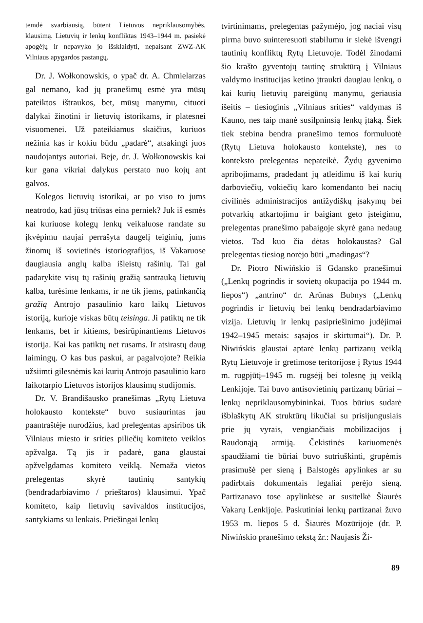temdė svarbiausią, būtent Lietuvos nepriklausomybės, klausimą. Lietuvių ir lenkų konfliktas 1943–1944 m. pasiekė apogėjų ir nepavyko jo išsklaidyti, nepaisant ZWZ-AK Vilniaus apygardos pastangų.
Dr. J. Wołkonowskis, o ypač dr. A. Chmielarzas gal nemano, kad jų pranešimų esmė yra mūsų pateiktos ištraukos, bet, mūsų manymu, cituoti dalykai žinotini ir lietuvių istorikams, ir platesnei visuomenei. Už pateikiamus skaičius, kuriuos nežinia kas ir kokiu būdu „padarė“, atsakingi juos naudojantys autoriai. Beje, dr. J. Wołkonowskis kai kur gana vikriai dalykus perstato nuo kojų ant galvos.
Kolegos lietuvių istorikai, ar po viso to jums neatrodo, kad jūsų triūsas eina perniek? Juk iš esmės kai kuriuose kolegų lenkų veikaluose randate su įkvėpimu naujai perrašyta daugelį teiginių, jums žinomų iš sovietinės istoriografijos, iš Vakaruose daugiausia anglų kalba išleistų rašinių. Tai gal padarykite visų tų rašinių gražią santrauką lietuvių kalba, turėsime lenkams, ir ne tik jiems, patinkančią gražią Antrojo pasaulinio karo laikų Lietuvos istoriją, kurioje viskas būtų teisinga. Ji patiktų ne tik lenkams, bet ir kitiems, besirūpinantiems Lietuvos istorija. Kai kas patiktų net rusams. Ir atsirastų daug laimingų. O kas bus paskui, ar pagalvojote? Reikia užsiimti gilesnėmis kai kurių Antrojo pasaulinio karo laikotarpio Lietuvos istorijos klausimų studijomis.
Dr. V. Brandišausko pranešimas „Rytų Lietuva holokausto kontekste“ buvo susiaurintas jau paantraštėje nurodžius, kad prelegentas apsiribos tik Vilniaus miesto ir srities piliečių komiteto veiklos apžvalga. Tą jis ir padarė, gana glaustai apžvelgdamas komiteto veiklą. Nemaža vietos prelegentas skyrė tautinių santykių (bendradarbiavimo / prieštaros) klausimui. Ypač komiteto, kaip lietuvių savivaldos institucijos, santykiams su lenkais. Priešingai lenkų
tvirtinimams, prelegentas pažymėjo, jog naciai visų pirma buvo suinteresuoti stabilumu ir siekė išvengti tautinių konfliktų Rytų Lietuvoje. Todėl žinodami šio krašto gyventojų tautinę struktūrą į Vilniaus valdymo institucijas ketino įtraukti daugiau lenkų, o kai kurių lietuvių pareigūnų manymu, geriausia išeitis – tiesioginis „Vilniaus srities“ valdymas iš Kauno, nes taip manė susilpninsią lenkų įtaką. Šiek tiek stebina bendra pranešimo temos formuluotė (Rytų Lietuva holokausto kontekste), nes to konteksto prelegentas nepateikė. Žydų gyvenimo apribojimams, pradedant jų atleidimu iš kai kurių darboviečių, vokiečių karo komendanto bei nacių civilinės administracijos antižydiškų įsakymų bei potvarkių atkartojimu ir baigiant geto įsteigimu, prelegentas pranešimo pabaigoje skyrė gana nedaug vietos. Tad kuo čia dėtas holokaustas? Gal prelegentas tiesiog norėjo būti „madingas“?
Dr. Piotro Niwińskio iš Gdansko pranešimui („Lenkų pogrindis ir sovietų okupacija po 1944 m. liepos“) „antrino“ dr. Arūnas Bubnys („Lenkų pogrindis ir lietuvių bei lenkų bendradarbiavimo vizija. Lietuvių ir lenkų pasipriešinimo judėjimai 1942–1945 metais: sąsajos ir skirtumai“). Dr. P. Niwińskis glaustai aptarė lenkų partizanų veiklą Rytų Lietuvoje ir gretimose teritorijose į Rytus 1944 m. rugpjūtį–1945 m. rugsėjį bei tolesnę jų veiklą Lenkijoje. Tai buvo antisovietinių partizanų būriai – lenkų nepriklausomybininkai. Tuos būrius sudarė išblaškytų AK struktūrų likučiai su prisijungusiais prie jų vyrais, vengiančiais mobilizacijos į Raudonąją armiją. Čekistinės kariuomenės spaudžiami tie būriai buvo sutriuškinti, grupėmis prasimušė per sieną į Balstogės apylinkes ar su padirbtais dokumentais legaliai perėjo sieną. Partizanavo tose apylinkėse ar susitelkė Šiaurės Vakarų Lenkijoje. Paskutiniai lenkų partizanai žuvo 1953 m. liepos 5 d. Šiaurės Mozūrijoje (dr. P. Niwińskio pranešimo tekstą žr.: Naujasis Ži-
89